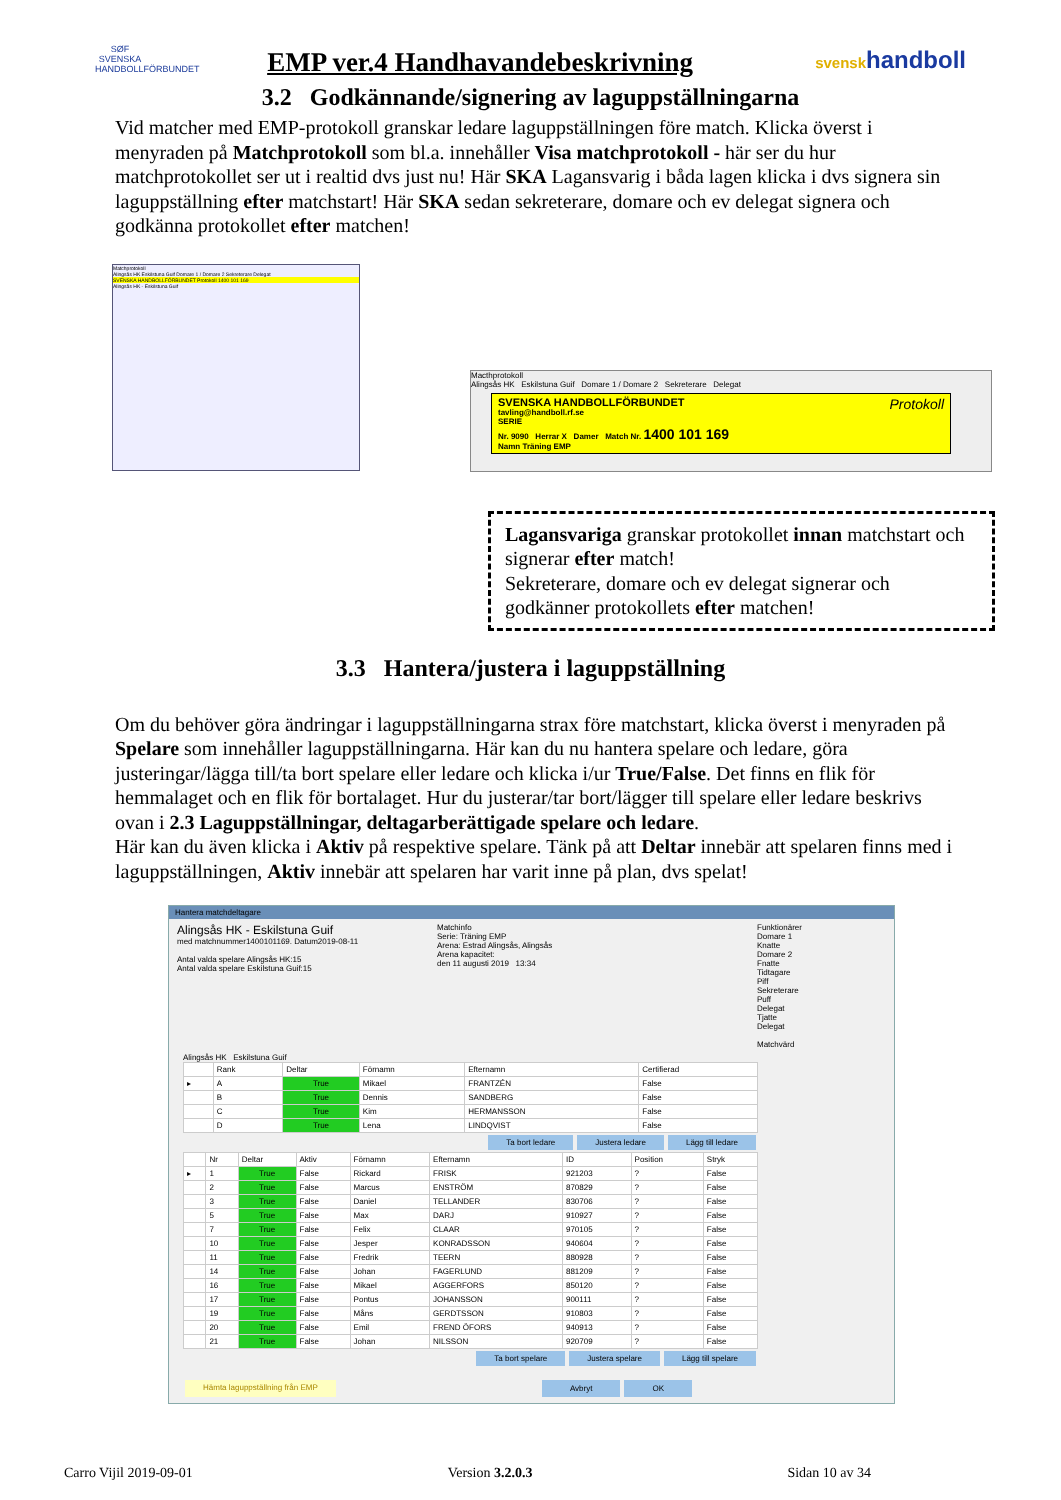SØF
SVENSKA HANDBOLLFÖRBUNDET
EMP ver.4 Handhavandebeskrivning
svenskhandboll
3.2 Godkännande/signering av laguppställningarna
Vid matcher med EMP-protokoll granskar ledare laguppställningen före match. Klicka överst i menyraden på Matchprotokoll som bl.a. innehåller Visa matchprotokoll - här ser du hur matchprotokollet ser ut i realtid dvs just nu! Här SKA Lagansvarig i båda lagen klicka i dvs signera sin laguppställning efter matchstart! Här SKA sedan sekreterare, domare och ev delegat signera och godkänna protokollet efter matchen!
Matchprotokoll
Alingsås HK Eskilstuna Guif Domare 1 / Domare 2 Sekreterare Delegat
SVENSKA HANDBOLLFÖRBUNDET Protokoll 1400 101 169
Alingsås HK - Eskilstuna Guif
Macthprotokoll
Alingsås HK Eskilstuna Guif Domare 1 / Domare 2 Sekreterare Delegat
SVENSKA HANDBOLLFÖRBUNDET Protokoll
tavling@handboll.rf.se
SERIE
Nr. 9090 Herrar X Damer Match Nr. 1400 101 169
Namn Träning EMP
Lagansvariga granskar protokollet innan matchstart och signerar efter match!
Sekreterare, domare och ev delegat signerar och godkänner protokollets efter matchen!
3.3 Hantera/justera i laguppställning
Om du behöver göra ändringar i laguppställningarna strax före matchstart, klicka överst i menyraden på Spelare som innehåller laguppställningarna. Här kan du nu hantera spelare och ledare, göra justeringar/lägga till/ta bort spelare eller ledare och klicka i/ur True/False. Det finns en flik för hemmalaget och en flik för bortalaget. Hur du justerar/tar bort/lägger till spelare eller ledare beskrivs ovan i 2.3 Laguppställningar, deltagarberättigade spelare och ledare.
Här kan du även klicka i Aktiv på respektive spelare. Tänk på att Deltar innebär att spelaren finns med i laguppställningen, Aktiv innebär att spelaren har varit inne på plan, dvs spelat!
Hantera matchdeltagare
Alingsås HK - Eskilstuna Guif
med matchnummer1400101169. Datum2019-08-11
Antal valda spelare Alingsås HK:15
Antal valda spelare Eskilstuna Guif:15
Matchinfo
Serie: Träning EMP
Arena: Estrad Alingsås, Alingsås
Arena kapacitet:
den 11 augusti 2019 13:34
Funktionärer
Domare 1
Knatte
Domare 2
Fnatte
Tidtagare
Piff
Sekreterare
Puff
Delegat
Tjatte
Delegat
Matchvärd
Alingsås HK Eskilstuna Guif
| | Rank | Deltar | Förnamn | Efternamn | Certifierad |
| --- | --- | --- | --- | --- | --- |
| ▸ | A | True | Mikael | FRANTZÉN | False |
| | B | True | Dennis | SANDBERG | False |
| | C | True | Kim | HERMANSSON | False |
| | D | True | Lena | LINDQVIST | False |
Ta bort ledare Justera ledare Lägg till ledare
| | Nr | Deltar | Aktiv | Förnamn | Efternamn | ID | Position | Stryk |
| --- | --- | --- | --- | --- | --- | --- | --- | --- |
| ▸ | 1 | True | False | Rickard | FRISK | 921203 | ? | False |
| | 2 | True | False | Marcus | ENSTRÖM | 870829 | ? | False |
| | 3 | True | False | Daniel | TELLANDER | 830706 | ? | False |
| | 5 | True | False | Max | DARJ | 910927 | ? | False |
| | 7 | True | False | Felix | CLAAR | 970105 | ? | False |
| | 10 | True | False | Jesper | KONRADSSON | 940604 | ? | False |
| | 11 | True | False | Fredrik | TEERN | 880928 | ? | False |
| | 14 | True | False | Johan | FAGERLUND | 881209 | ? | False |
| | 16 | True | False | Mikael | AGGERFORS | 850120 | ? | False |
| | 17 | True | False | Pontus | JOHANSSON | 900111 | ? | False |
| | 19 | True | False | Måns | GERDTSSON | 910803 | ? | False |
| | 20 | True | False | Emil | FREND ÖFORS | 940913 | ? | False |
| | 21 | True | False | Johan | NILSSON | 920709 | ? | False |
Ta bort spelare Justera spelare Lägg till spelare
Hämta laguppställning från EMP Avbryt OK
Carro Vijil 2019-09-01 Version 3.2.0.3 Sidan 10 av 34